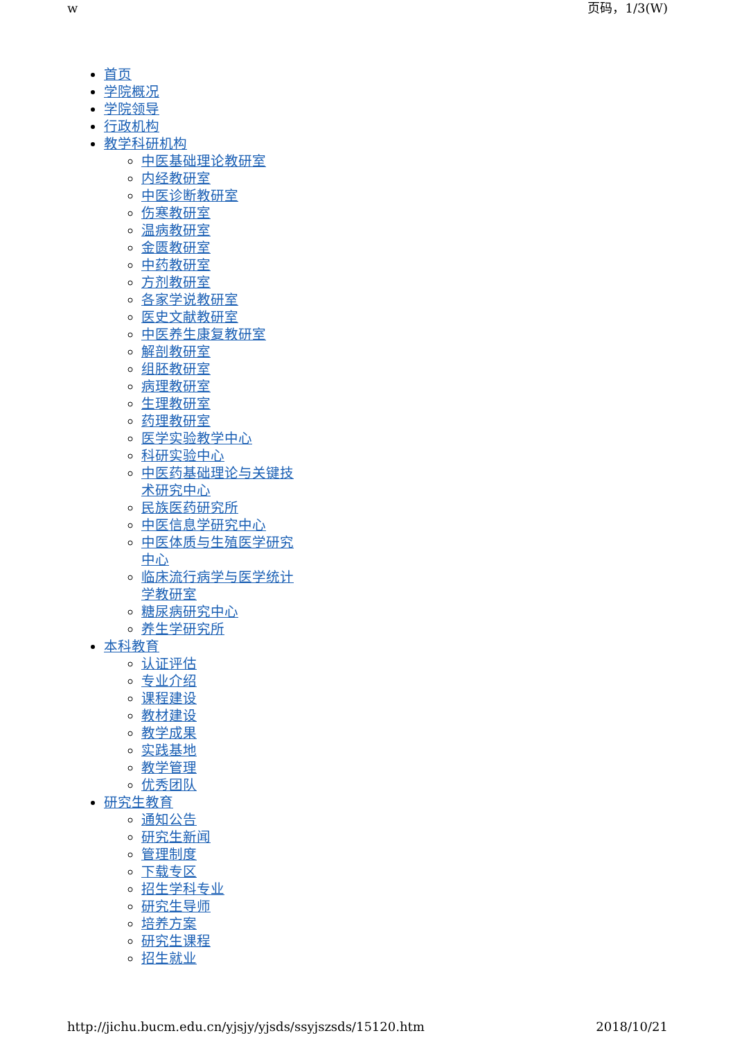w 页码，1/3(W)
首页
学院概况
学院领导
行政机构
教学科研机构
中医基础理论教研室
内经教研室
中医诊断教研室
伤寒教研室
温病教研室
金匮教研室
中药教研室
方剂教研室
各家学说教研室
医史文献教研室
中医养生康复教研室
解剖教研室
组胚教研室
病理教研室
生理教研室
药理教研室
医学实验教学中心
科研实验中心
中医药基础理论与关键技术研究中心
民族医药研究所
中医信息学研究中心
中医体质与生殖医学研究中心
临床流行病学与医学统计学教研室
糖尿病研究中心
养生学研究所
本科教育
认证评估
专业介绍
课程建设
教材建设
教学成果
实践基地
教学管理
优秀团队
研究生教育
通知公告
研究生新闻
管理制度
下载专区
招生学科专业
研究生导师
培养方案
研究生课程
招生就业
http://jichu.bucm.edu.cn/yjsjy/yjsds/ssyjszsds/15120.htm 2018/10/21